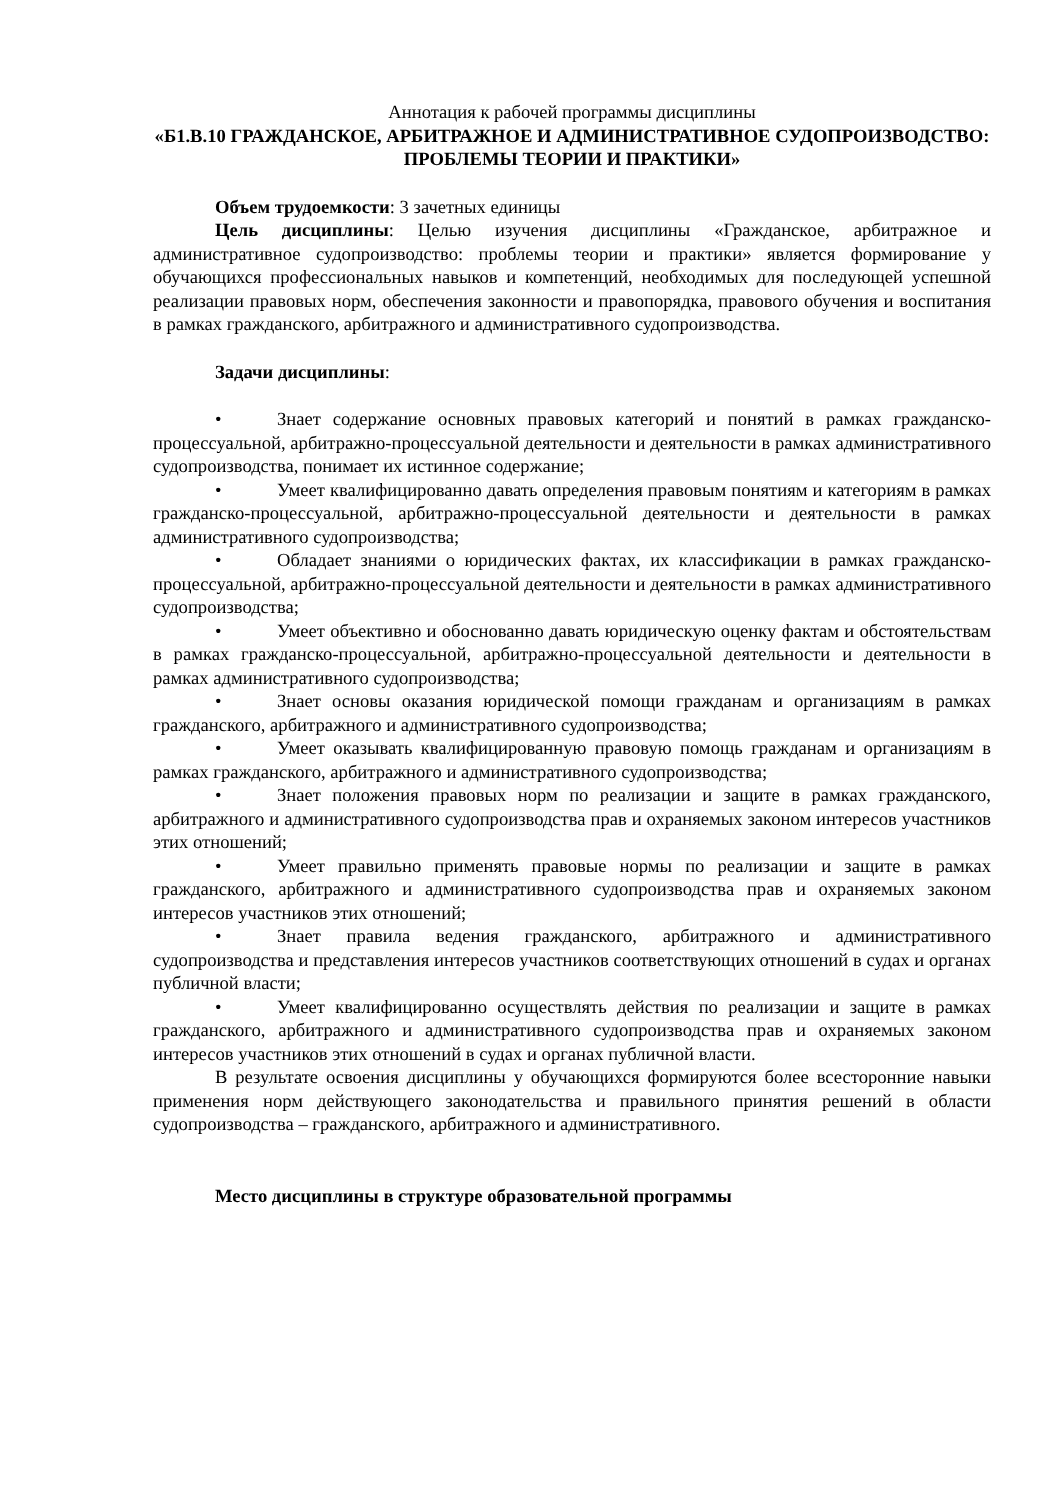Аннотация к рабочей программы дисциплины
«Б1.В.10 ГРАЖДАНСКОЕ, АРБИТРАЖНОЕ И АДМИНИСТРАТИВНОЕ СУДОПРОИЗВОДСТВО: ПРОБЛЕМЫ ТЕОРИИ И ПРАКТИКИ»
Объем трудоемкости: 3 зачетных единицы
Цель дисциплины: Целью изучения дисциплины «Гражданское, арбитражное и административное судопроизводство: проблемы теории и практики» является формирование у обучающихся профессиональных навыков и компетенций, необходимых для последующей успешной реализации правовых норм, обеспечения законности и правопорядка, правового обучения и воспитания в рамках гражданского, арбитражного и административного судопроизводства.
Задачи дисциплины:
• Знает содержание основных правовых категорий и понятий в рамках гражданско-процессуальной, арбитражно-процессуальной деятельности и деятельности в рамках административного судопроизводства, понимает их истинное содержание;
• Умеет квалифицированно давать определения правовым понятиям и категориям в рамках гражданско-процессуальной, арбитражно-процессуальной деятельности и деятельности в рамках административного судопроизводства;
• Обладает знаниями о юридических фактах, их классификации в рамках гражданско-процессуальной, арбитражно-процессуальной деятельности и деятельности в рамках административного судопроизводства;
• Умеет объективно и обоснованно давать юридическую оценку фактам и обстоятельствам в рамках гражданско-процессуальной, арбитражно-процессуальной деятельности и деятельности в рамках административного судопроизводства;
• Знает основы оказания юридической помощи гражданам и организациям в рамках гражданского, арбитражного и административного судопроизводства;
• Умеет оказывать квалифицированную правовую помощь гражданам и организациям в рамках гражданского, арбитражного и административного судопроизводства;
• Знает положения правовых норм по реализации и защите в рамках гражданского, арбитражного и административного судопроизводства прав и охраняемых законом интересов участников этих отношений;
• Умеет правильно применять правовые нормы по реализации и защите в рамках гражданского, арбитражного и административного судопроизводства прав и охраняемых законом интересов участников этих отношений;
• Знает правила ведения гражданского, арбитражного и административного судопроизводства и представления интересов участников соответствующих отношений в судах и органах публичной власти;
• Умеет квалифицированно осуществлять действия по реализации и защите в рамках гражданского, арбитражного и административного судопроизводства прав и охраняемых законом интересов участников этих отношений в судах и органах публичной власти.
В результате освоения дисциплины у обучающихся формируются более всесторонние навыки применения норм действующего законодательства и правильного принятия решений в области судопроизводства – гражданского, арбитражного и административного.
Место дисциплины в структуре образовательной программы